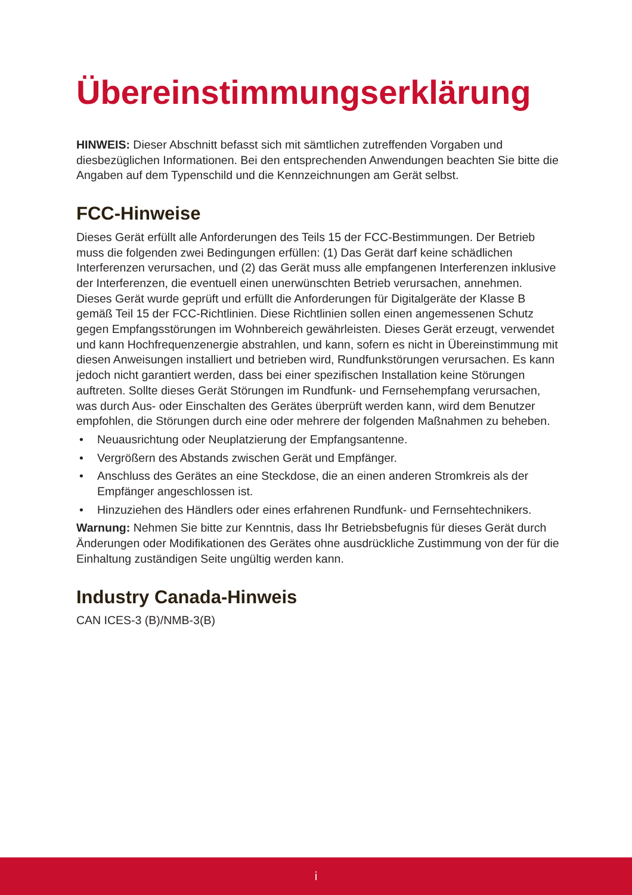Übereinstimmungserklärung
HINWEIS: Dieser Abschnitt befasst sich mit sämtlichen zutreffenden Vorgaben und diesbezüglichen Informationen. Bei den entsprechenden Anwendungen beachten Sie bitte die Angaben auf dem Typenschild und die Kennzeichnungen am Gerät selbst.
FCC-Hinweise
Dieses Gerät erfüllt alle Anforderungen des Teils 15 der FCC-Bestimmungen. Der Betrieb muss die folgenden zwei Bedingungen erfüllen: (1) Das Gerät darf keine schädlichen Interferenzen verursachen, und (2) das Gerät muss alle empfangenen Interferenzen inklusive der Interferenzen, die eventuell einen unerwünschten Betrieb verursachen, annehmen.
Dieses Gerät wurde geprüft und erfüllt die Anforderungen für Digitalgeräte der Klasse B gemäß Teil 15 der FCC-Richtlinien. Diese Richtlinien sollen einen angemessenen Schutz gegen Empfangsstörungen im Wohnbereich gewährleisten. Dieses Gerät erzeugt, verwendet und kann Hochfrequenzenergie abstrahlen, und kann, sofern es nicht in Übereinstimmung mit diesen Anweisungen installiert und betrieben wird, Rundfunkstörungen verursachen. Es kann jedoch nicht garantiert werden, dass bei einer spezifischen Installation keine Störungen auftreten. Sollte dieses Gerät Störungen im Rundfunk- und Fernsehempfang verursachen, was durch Aus- oder Einschalten des Gerätes überprüft werden kann, wird dem Benutzer empfohlen, die Störungen durch eine oder mehrere der folgenden Maßnahmen zu beheben.
• Neuausrichtung oder Neuplatzierung der Empfangsantenne.
• Vergrößern des Abstands zwischen Gerät und Empfänger.
• Anschluss des Gerätes an eine Steckdose, die an einen anderen Stromkreis als der Empfänger angeschlossen ist.
• Hinzuziehen des Händlers oder eines erfahrenen Rundfunk- und Fernsehtechnikers.
Warnung: Nehmen Sie bitte zur Kenntnis, dass Ihr Betriebsbefugnis für dieses Gerät durch Änderungen oder Modifikationen des Gerätes ohne ausdrückliche Zustimmung von der für die Einhaltung zuständigen Seite ungültig werden kann.
Industry Canada-Hinweis
CAN ICES-3 (B)/NMB-3(B)
i